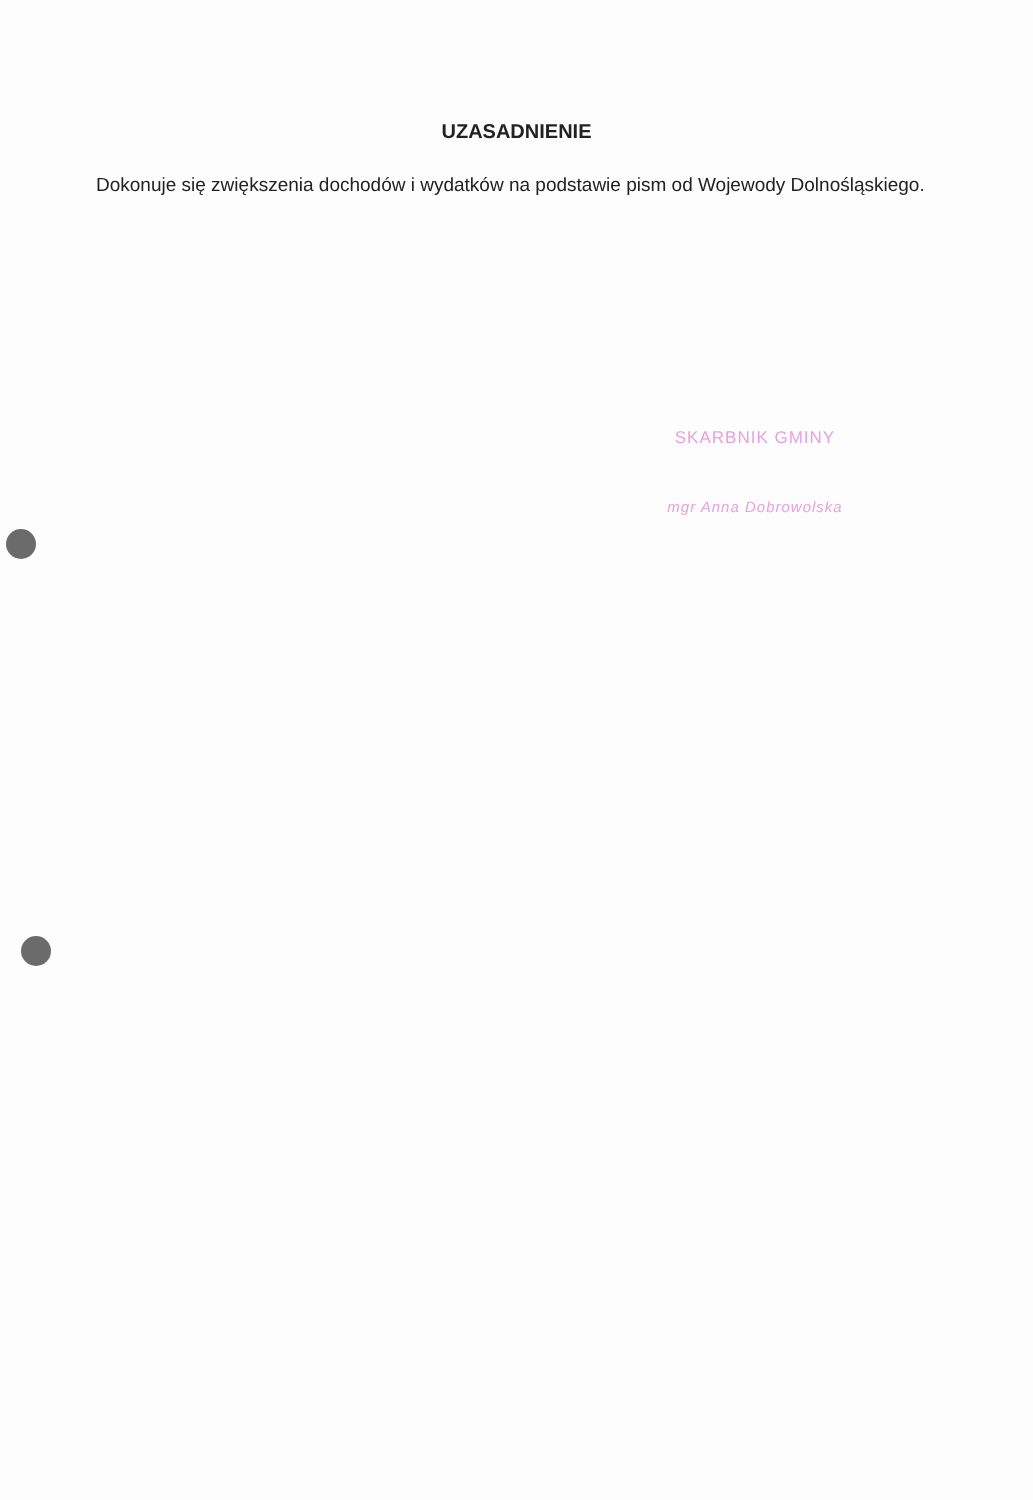UZASADNIENIE
Dokonuje się zwiększenia dochodów i wydatków na podstawie pism od Wojewody Dolnośląskiego.
SKARBNIK GMINY
mgr Anna Dobrowolska